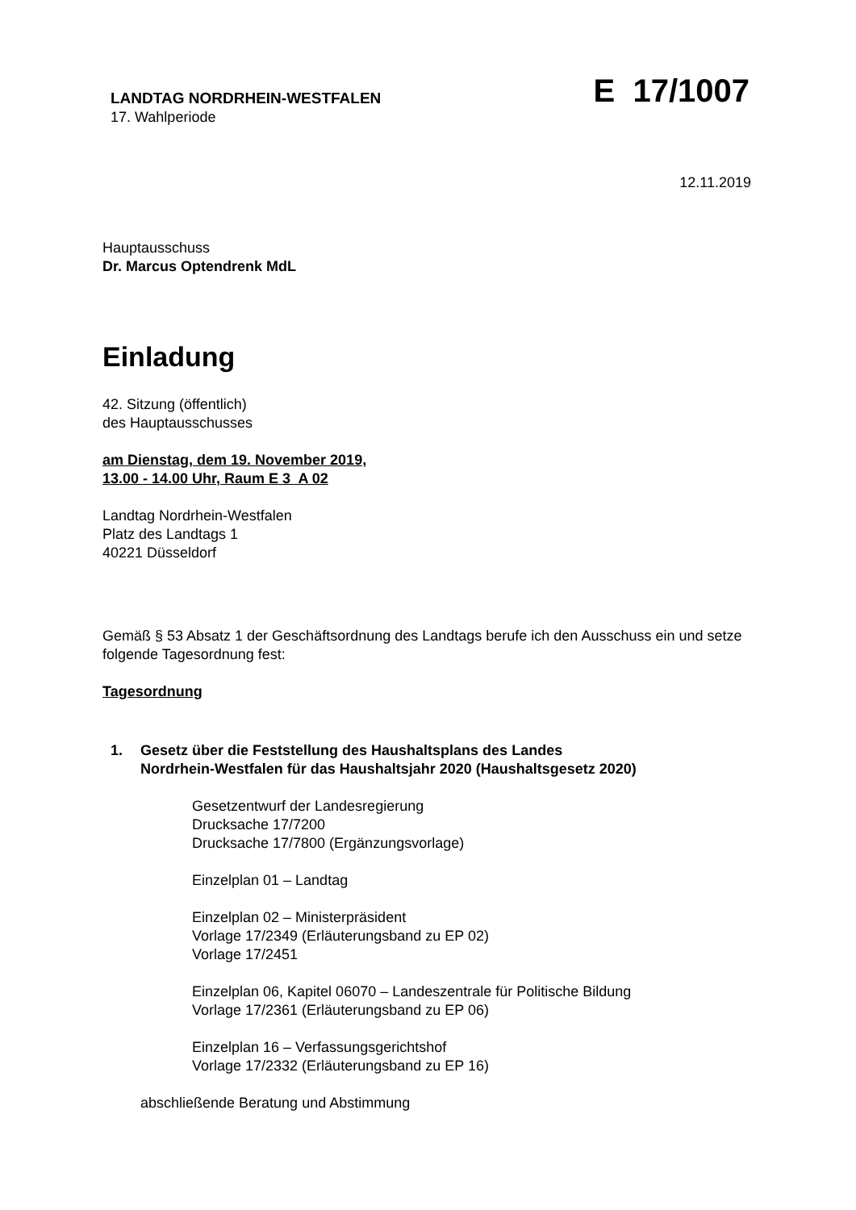LANDTAG NORDRHEIN-WESTFALEN
17. Wahlperiode
E 17/1007
12.11.2019
Hauptausschuss
Dr. Marcus Optendrenk MdL
Einladung
42. Sitzung (öffentlich)
des Hauptausschusses
am Dienstag, dem 19. November 2019,
13.00 - 14.00 Uhr, Raum E 3 A 02
Landtag Nordrhein-Westfalen
Platz des Landtags 1
40221 Düsseldorf
Gemäß § 53 Absatz 1 der Geschäftsordnung des Landtags berufe ich den Ausschuss ein und setze folgende Tagesordnung fest:
Tagesordnung
1. Gesetz über die Feststellung des Haushaltsplans des Landes
Nordrhein-Westfalen für das Haushaltsjahr 2020 (Haushaltsgesetz 2020)
Gesetzentwurf der Landesregierung
Drucksache 17/7200
Drucksache 17/7800 (Ergänzungsvorlage)
Einzelplan 01 – Landtag
Einzelplan 02 – Ministerpräsident
Vorlage 17/2349 (Erläuterungsband zu EP 02)
Vorlage 17/2451
Einzelplan 06, Kapitel 06070 – Landeszentrale für Politische Bildung
Vorlage 17/2361 (Erläuterungsband zu EP 06)
Einzelplan 16 – Verfassungsgerichtshof
Vorlage 17/2332 (Erläuterungsband zu EP 16)
abschließende Beratung und Abstimmung